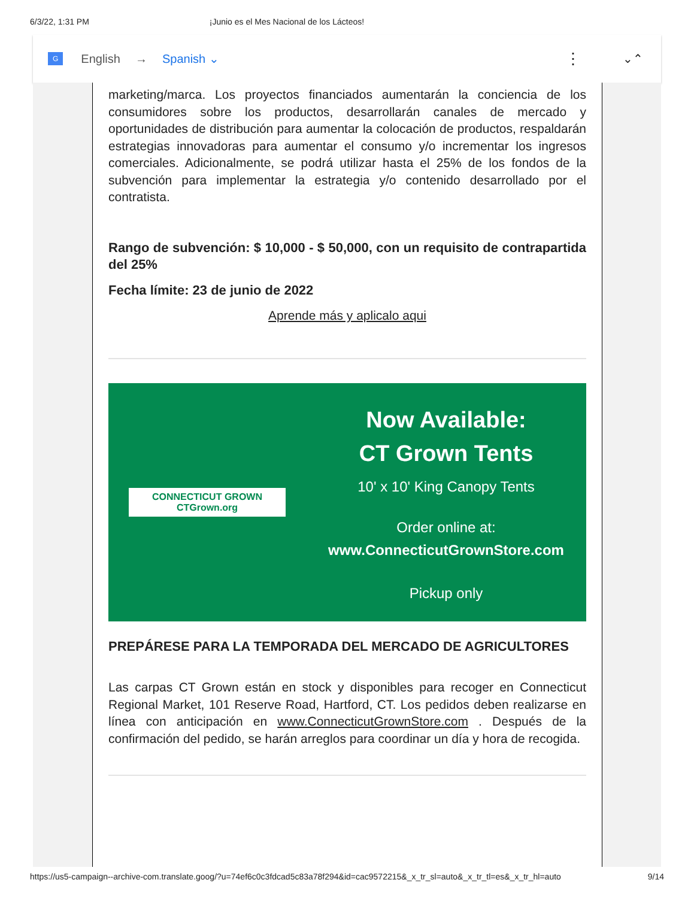6/3/22, 1:31 PM ¡Junio es el Mes Nacional de los Lácteos!
G English → Spanish ⌄ ⋮ ⌄⌃
marketing/marca. Los proyectos financiados aumentarán la conciencia de los consumidores sobre los productos, desarrollarán canales de mercado y oportunidades de distribución para aumentar la colocación de productos, respaldarán estrategias innovadoras para aumentar el consumo y/o incrementar los ingresos comerciales. Adicionalmente, se podrá utilizar hasta el 25% de los fondos de la subvención para implementar la estrategia y/o contenido desarrollado por el contratista.
Rango de subvención: $ 10,000 - $ 50,000, con un requisito de contrapartida del 25%
Fecha límite: 23 de junio de 2022
Aprende más y aplicalo aqui
CONNECTICUT GROWN
CTGrown.org
Now Available:
CT Grown Tents
10' x 10' King Canopy Tents
Order online at:
www.ConnecticutGrownStore.com
Pickup only
PREPÁRESE PARA LA TEMPORADA DEL MERCADO DE AGRICULTORES
Las carpas CT Grown están en stock y disponibles para recoger en Connecticut Regional Market, 101 Reserve Road, Hartford, CT. Los pedidos deben realizarse en línea con anticipación en www.ConnecticutGrownStore.com . Después de la confirmación del pedido, se harán arreglos para coordinar un día y hora de recogida.
https://us5-campaign--archive-com.translate.goog/?u=74ef6c0c3fdcad5c83a78f294&id=cac9572215&_x_tr_sl=auto&_x_tr_tl=es&_x_tr_hl=auto 9/14